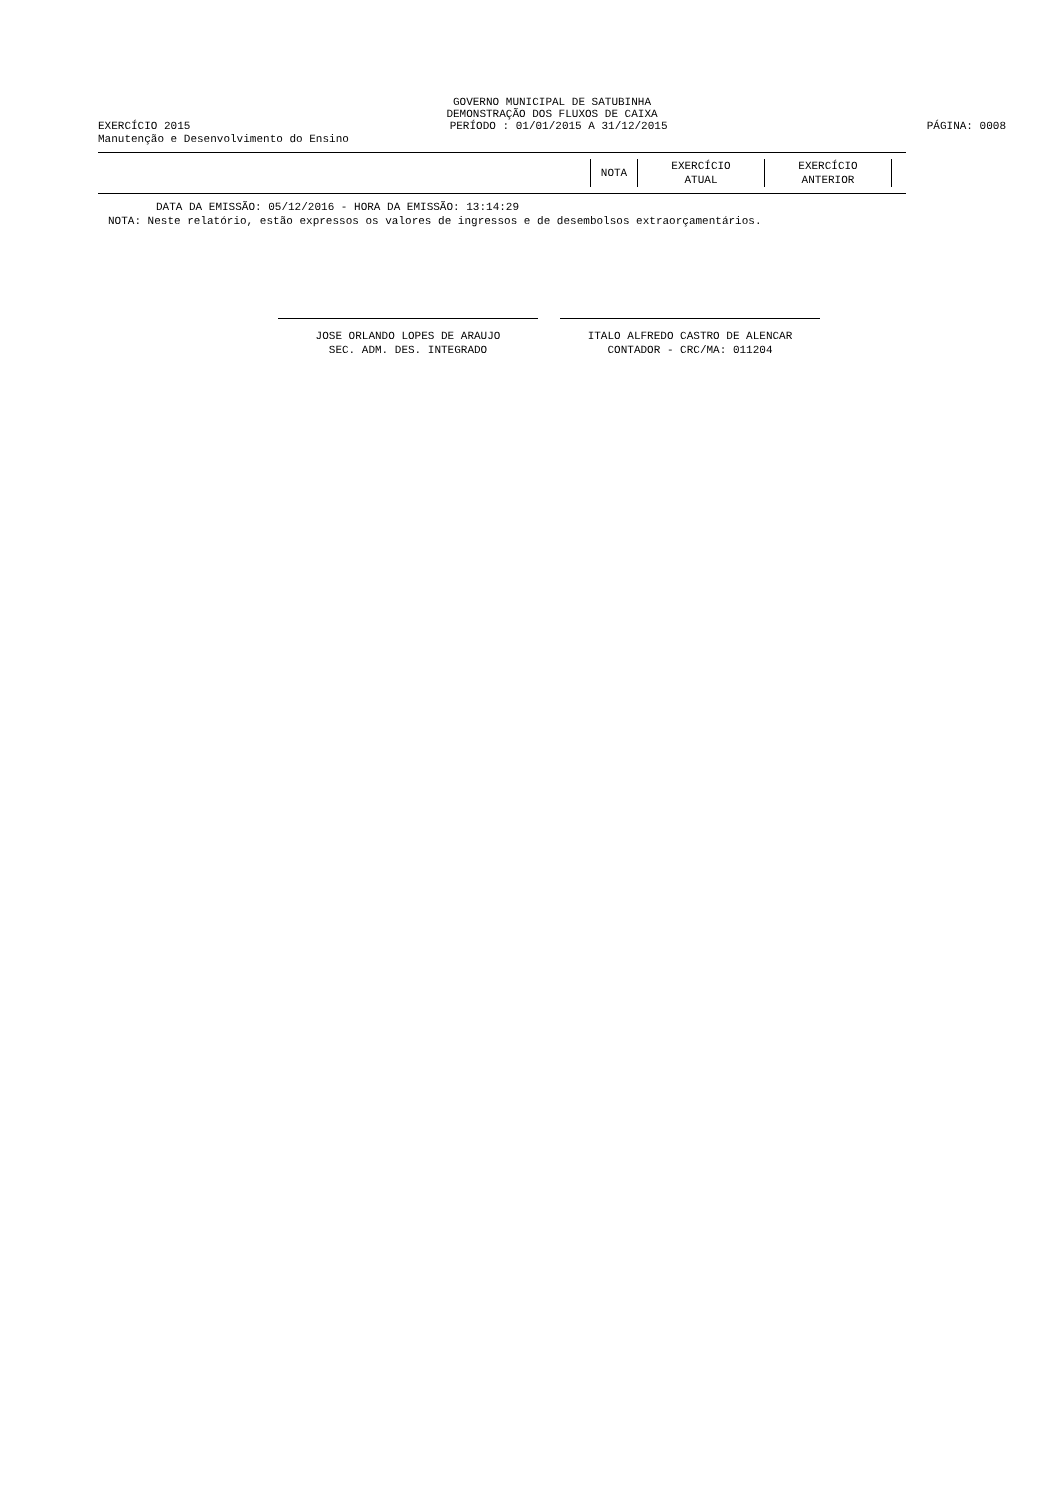GOVERNO MUNICIPAL DE SATUBINHA
DEMONSTRAÇÃO DOS FLUXOS DE CAIXA
EXERCÍCIO 2015 PERÍODO : 01/01/2015 A 31/12/2015 PÁGINA: 0008
Manutenção e Desenvolvimento do Ensino
| NOTA | EXERCÍCIO ATUAL | EXERCÍCIO ANTERIOR |
| --- | --- | --- |
DATA DA EMISSÃO: 05/12/2016 - HORA DA EMISSÃO: 13:14:29
NOTA: Neste relatório, estão expressos os valores de ingressos e de desembolsos extraorçamentários.
JOSE ORLANDO LOPES DE ARAUJO
SEC. ADM. DES. INTEGRADO
ITALO ALFREDO CASTRO DE ALENCAR
CONTADOR - CRC/MA: 011204